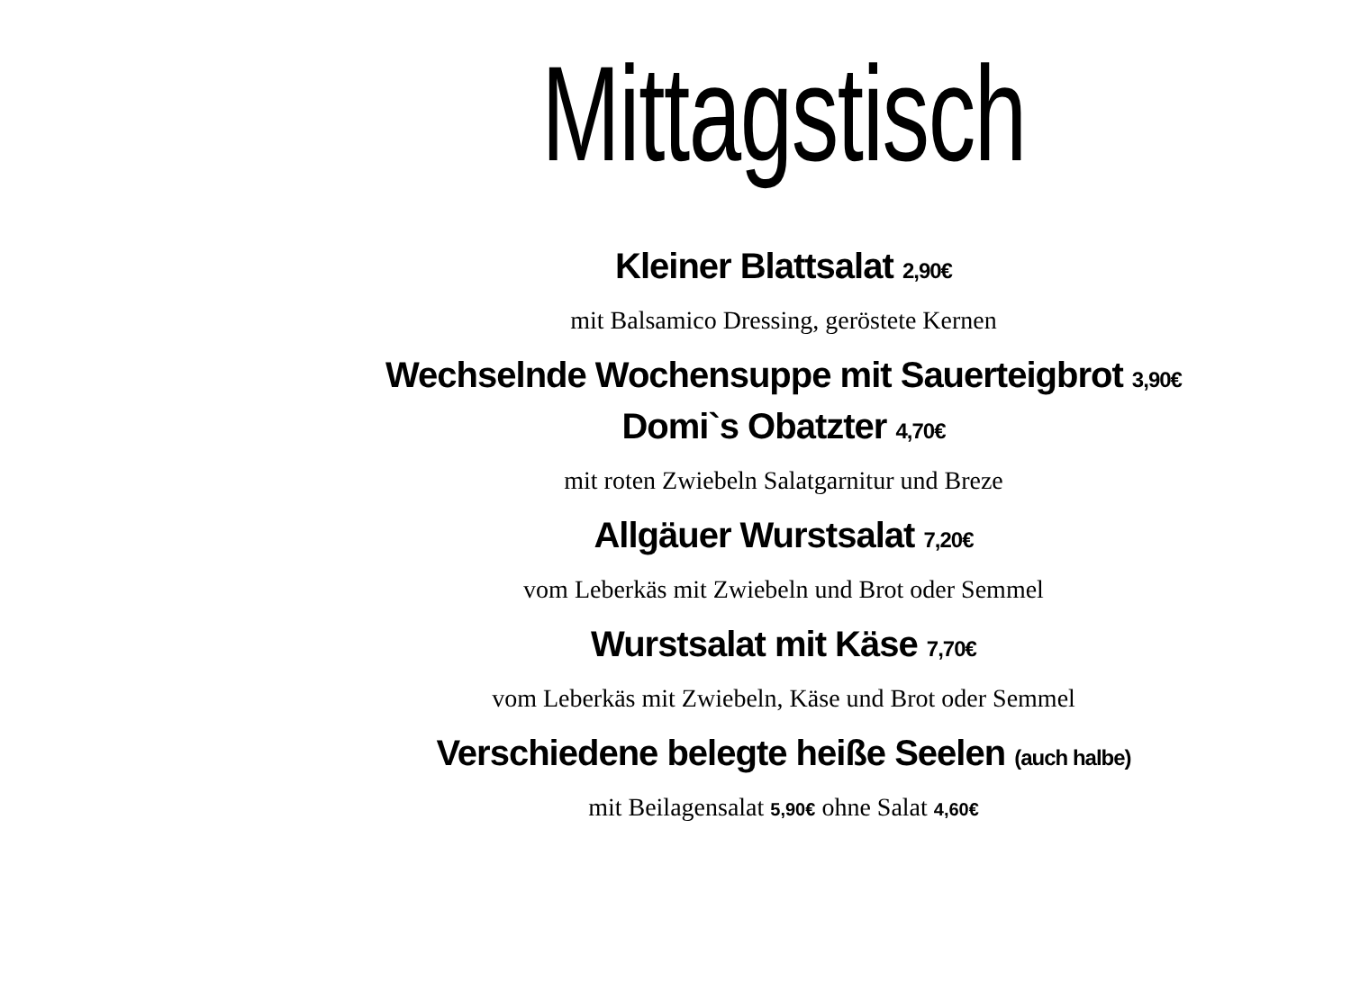Mittagstisch
Kleiner Blattsalat 2,90€
mit Balsamico Dressing, geröstete Kernen
Wechselnde Wochensuppe mit Sauerteigbrot 3,90€
Domi`s Obatzter 4,70€
mit roten Zwiebeln Salatgarnitur und Breze
Allgäuer Wurstsalat 7,20€
vom Leberkäs mit Zwiebeln und Brot oder Semmel
Wurstsalat mit Käse 7,70€
vom Leberkäs mit Zwiebeln, Käse und Brot oder Semmel
Verschiedene belegte heiße Seelen (auch halbe)
mit Beilagensalat 5,90€ ohne Salat 4,60€